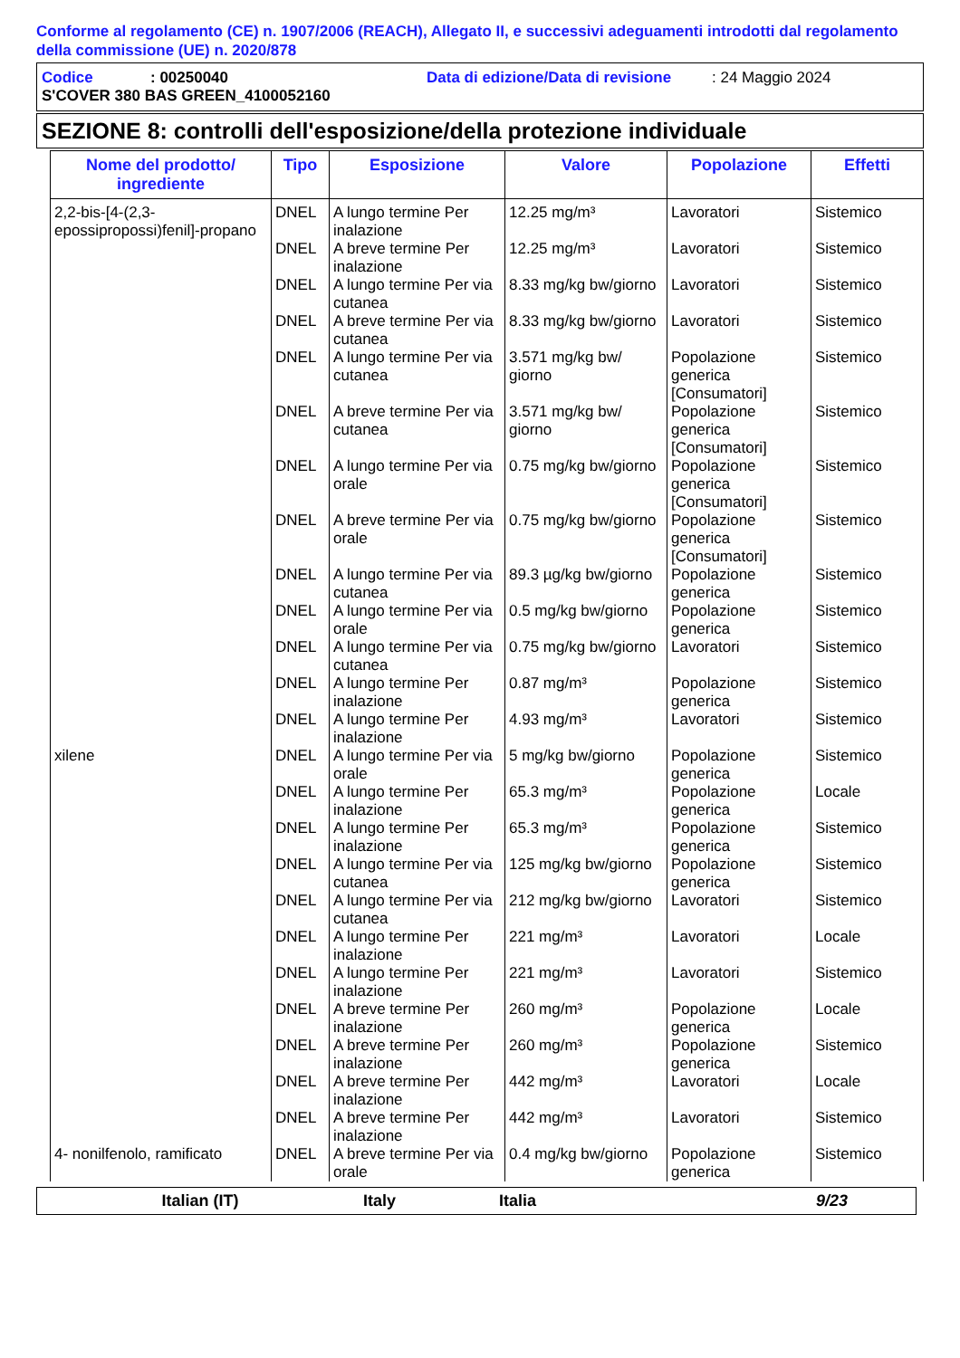Conforme al regolamento (CE) n. 1907/2006 (REACH), Allegato II, e successivi adeguamenti introdotti dal regolamento della commissione (UE) n. 2020/878
Codice: 00250040 Data di edizione/Data di revisione: 24 Maggio 2024
S'COVER 380 BAS GREEN_4100052160
SEZIONE 8: controlli dell'esposizione/della protezione individuale
| Nome del prodotto/ ingrediente | Tipo | Esposizione | Valore | Popolazione | Effetti |
| --- | --- | --- | --- | --- | --- |
| 2,2-bis-[4-(2,3-epossipropossi)fenil]-propano | DNEL | A lungo termine Per inalazione | 12.25 mg/m³ | Lavoratori | Sistemico |
| | DNEL | A breve termine Per inalazione | 12.25 mg/m³ | Lavoratori | Sistemico |
| | DNEL | A lungo termine Per via cutanea | 8.33 mg/kg bw/giorno | Lavoratori | Sistemico |
| | DNEL | A breve termine Per via cutanea | 8.33 mg/kg bw/giorno | Lavoratori | Sistemico |
| | DNEL | A lungo termine Per via cutanea | 3.571 mg/kg bw/ giorno | Popolazione generica [Consumatori] | Sistemico |
| | DNEL | A breve termine Per via cutanea | 3.571 mg/kg bw/ giorno | Popolazione generica [Consumatori] | Sistemico |
| | DNEL | A lungo termine Per via orale | 0.75 mg/kg bw/giorno | Popolazione generica [Consumatori] | Sistemico |
| | DNEL | A breve termine Per via orale | 0.75 mg/kg bw/giorno | Popolazione generica [Consumatori] | Sistemico |
| | DNEL | A lungo termine Per via cutanea | 89.3 µg/kg bw/giorno | Popolazione generica | Sistemico |
| | DNEL | A lungo termine Per via orale | 0.5 mg/kg bw/giorno | Popolazione generica | Sistemico |
| | DNEL | A lungo termine Per via cutanea | 0.75 mg/kg bw/giorno | Lavoratori | Sistemico |
| | DNEL | A lungo termine Per inalazione | 0.87 mg/m³ | Popolazione generica | Sistemico |
| | DNEL | A lungo termine Per inalazione | 4.93 mg/m³ | Lavoratori | Sistemico |
| xilene | DNEL | A lungo termine Per via orale | 5 mg/kg bw/giorno | Popolazione generica | Sistemico |
| | DNEL | A lungo termine Per inalazione | 65.3 mg/m³ | Popolazione generica | Locale |
| | DNEL | A lungo termine Per inalazione | 65.3 mg/m³ | Popolazione generica | Sistemico |
| | DNEL | A lungo termine Per via cutanea | 125 mg/kg bw/giorno | Popolazione generica | Sistemico |
| | DNEL | A lungo termine Per via cutanea | 212 mg/kg bw/giorno | Lavoratori | Sistemico |
| | DNEL | A lungo termine Per inalazione | 221 mg/m³ | Lavoratori | Locale |
| | DNEL | A lungo termine Per inalazione | 221 mg/m³ | Lavoratori | Sistemico |
| | DNEL | A breve termine Per inalazione | 260 mg/m³ | Popolazione generica | Locale |
| | DNEL | A breve termine Per inalazione | 260 mg/m³ | Popolazione generica | Sistemico |
| | DNEL | A breve termine Per inalazione | 442 mg/m³ | Lavoratori | Locale |
| | DNEL | A breve termine Per inalazione | 442 mg/m³ | Lavoratori | Sistemico |
| 4- nonilfenolo, ramificato | DNEL | A breve termine Per via orale | 0.4 mg/kg bw/giorno | Popolazione generica | Sistemico |
Italian (IT) Italy Italia 9/23